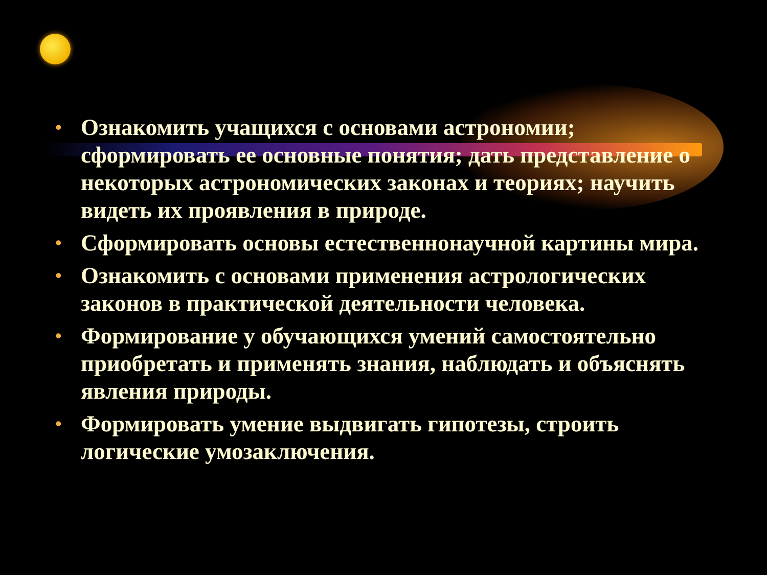• Ознакомить учащихся с основами астрономии; сформировать ее основные понятия; дать представление о некоторых астрономических законах и теориях; научить видеть их проявления в природе.
• Сформировать основы естественнонаучной картины мира.
• Ознакомить с основами применения астрологических законов в практической деятельности человека.
• Формирование у обучающихся умений самостоятельно приобретать и применять знания, наблюдать и объяснять явления природы.
• Формировать умение выдвигать гипотезы, строить логические умозаключения.